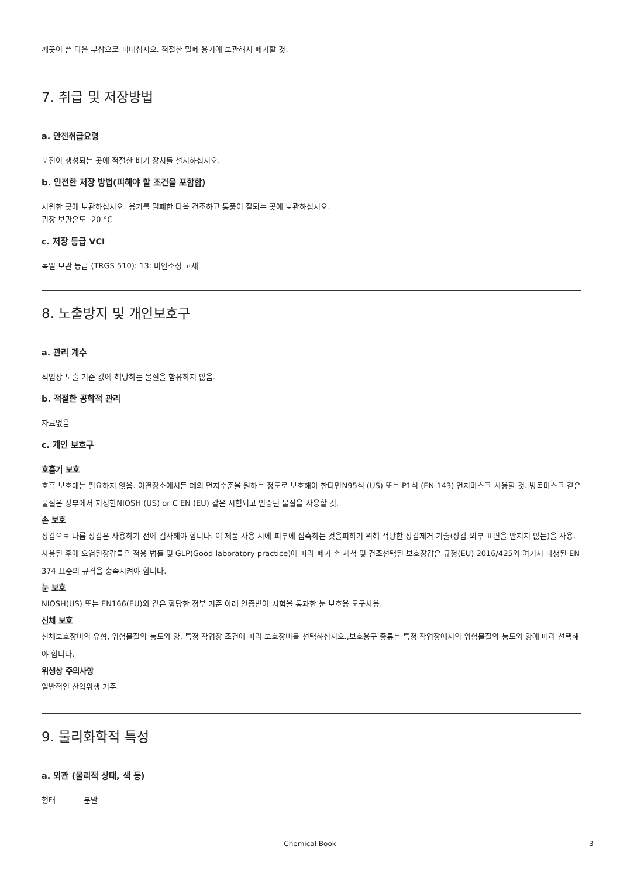깨끗이 쓴 다음 부삽으로 퍼내십시오. 적절한 밀폐 용기에 보관해서 폐기할 것.
7. 취급 및 저장방법
a. 안전취급요령
분진이 생성되는 곳에 적절한 배기 장치를 설치하십시오.
b. 안전한 저장 방법(피해야 할 조건을 포함함)
시원한 곳에 보관하십시오. 용기를 밀폐한 다음 건조하고 통풍이 잘되는 곳에 보관하십시오.
권장 보관온도 -20 °C
c. 저장 등급 VCI
독일 보관 등급 (TRGS 510): 13: 비연소성 고체
8. 노출방지 및 개인보호구
a. 관리 계수
직업상 노출 기준 값에 해당하는 물질을 함유하지 않음.
b. 적절한 공학적 관리
자료없음
c. 개인 보호구
호흡기 보호
호흡 보호대는 필요하지 않음. 어떤장소에서든 폐의 먼지수준을 원하는 정도로 보호해야 한다면N95식 (US) 또는 P1식 (EN 143) 먼지마스크 사용할 것. 방독마스크 같은 물질은 정부에서 지정한NIOSH (US) or C EN (EU) 같은 시험되고 인증된 물질을 사용할 것.
손 보호
장갑으로 다룸 장갑은 사용하기 전에 검사해야 합니다. 이 제품 사용 시에 피부에 접촉하는 것을피하기 위해 적당한 장갑제거 기술(장갑 외부 표면을 만지지 않는)을 사용. 사용된 후에 오염된장갑들은 적용 법률 및 GLP(Good laboratory practice)에 따라 폐기 손 세척 및 건조선택된 보호장갑은 규정(EU) 2016/425와 여기서 파생된 EN 374 표준의 규격을 충족시켜야 합니다.
눈 보호
NIOSH(US) 또는 EN166(EU)와 같은 합당한 정부 기준 아래 인증받아 시험을 통과한 눈 보호용 도구사용.
신체 보호
신체보호장비의 유형, 위험물질의 농도와 양, 특정 작업장 조건에 따라 보호장비를 선택하십시오.,보호용구 종류는 특정 작업장에서의 위험물질의 농도와 양에 따라 선택해야 합니다.
위생상 주의사항
일반적인 산업위생 기준.
9. 물리화학적 특성
a. 외관 (물리적 상태, 색 등)
형태 분말
Chemical Book 3